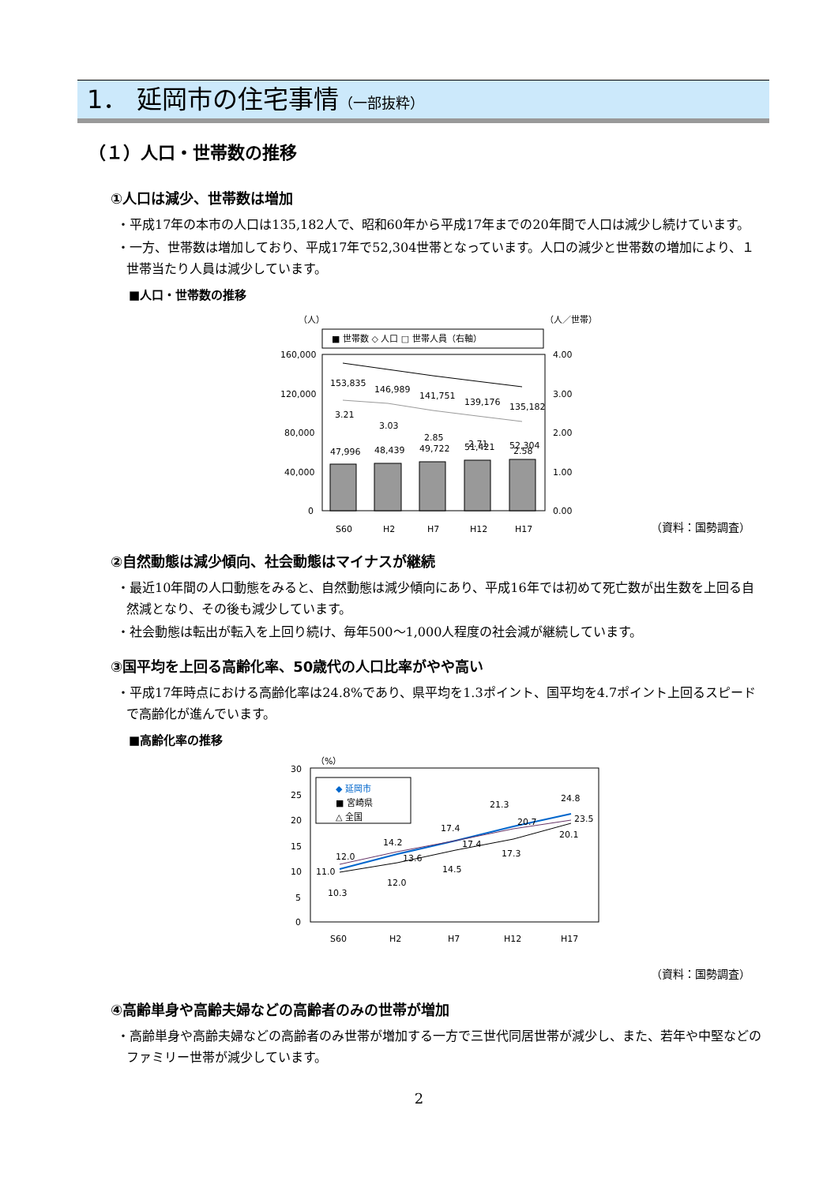1． 延岡市の住宅事情（一部抜粋）
（１）人口・世帯数の推移
①人口は減少、世帯数は増加
・平成17年の本市の人口は135,182人で、昭和60年から平成17年までの20年間で人口は減少し続けています。
・一方、世帯数は増加しており、平成17年で52,304世帯となっています。人口の減少と世帯数の増加により、１世帯当たり人員は減少しています。
■人口・世帯数の推移
（人）
（人／世帯）
■ 世帯数 ◇ 人口 □ 世帯人員（右軸）
160,000
120,000
80,000
40,000
0
4.00
3.00
2.00
1.00
0.00
47,996
48,439
49,722
51,421
52,304
153,835
146,989
141,751
139,176
135,182
3.21
3.03
2.85
2.71
2.58
S60
H2
H7
H12
H17
（資料：国勢調査）
②自然動態は減少傾向、社会動態はマイナスが継続
・最近10年間の人口動態をみると、自然動態は減少傾向にあり、平成16年では初めて死亡数が出生数を上回る自然減となり、その後も減少しています。
・社会動態は転出が転入を上回り続け、毎年500～1,000人程度の社会減が継続しています。
③国平均を上回る高齢化率、50歳代の人口比率がやや高い
・平成17年時点における高齢化率は24.8%であり、県平均を1.3ポイント、国平均を4.7ポイント上回るスピードで高齢化が進んでいます。
■高齢化率の推移
（%）
30
25
20
15
10
5
0
◆ 延岡市
■ 宮崎県
△ 全国
12.0
11.0
10.3
14.2
13.6
12.0
17.4
17.4
14.5
21.3
20.7
17.3
24.8
23.5
20.1
S60
H2
H7
H12
H17
（資料：国勢調査）
④高齢単身や高齢夫婦などの高齢者のみの世帯が増加
・高齢単身や高齢夫婦などの高齢者のみ世帯が増加する一方で三世代同居世帯が減少し、また、若年や中堅などのファミリー世帯が減少しています。
2